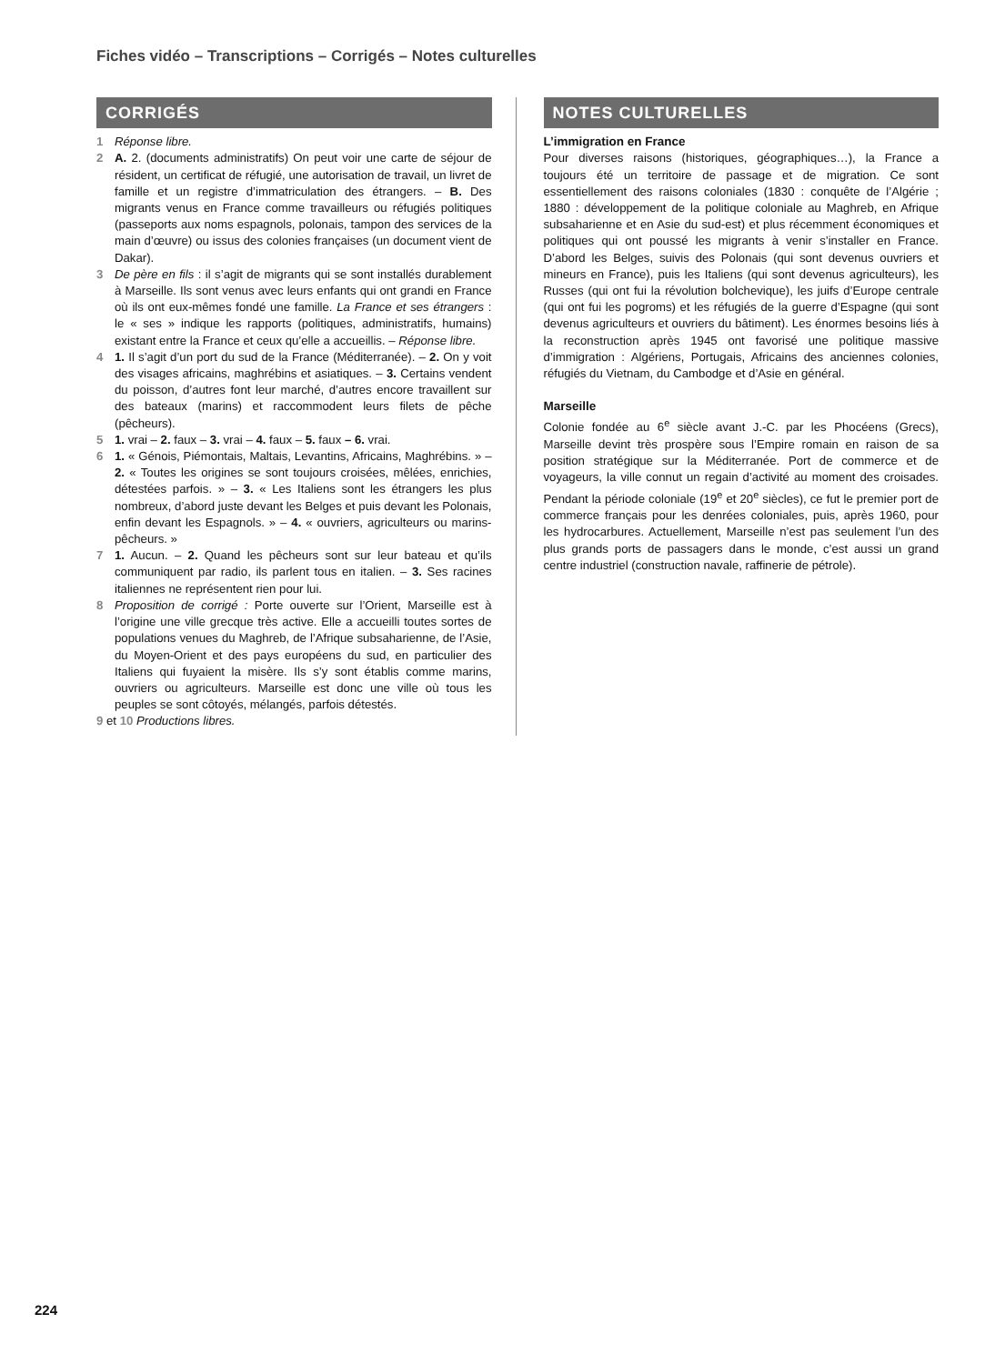Fiches vidéo – Transcriptions – Corrigés – Notes culturelles
CORRIGÉS
1 Réponse libre.
2 A. 2. (documents administratifs) On peut voir une carte de séjour de résident, un certificat de réfugié, une autorisation de travail, un livret de famille et un registre d’immatriculation des étrangers. – B. Des migrants venus en France comme travailleurs ou réfugiés politiques (passeports aux noms espagnols, polonais, tampon des services de la main d’œuvre) ou issus des colonies françaises (un document vient de Dakar).
3 De père en fils : il s’agit de migrants qui se sont installés durablement à Marseille. Ils sont venus avec leurs enfants qui ont grandi en France où ils ont eux-mêmes fondé une famille. La France et ses étrangers : le « ses » indique les rapports (politiques, administratifs, humains) existant entre la France et ceux qu’elle a accueillis. – Réponse libre.
4 1. Il s’agit d’un port du sud de la France (Méditerranée). – 2. On y voit des visages africains, maghrébins et asiatiques. – 3. Certains vendent du poisson, d’autres font leur marché, d’autres encore travaillent sur des bateaux (marins) et raccommodent leurs filets de pêche (pêcheurs).
5 1. vrai – 2. faux – 3. vrai – 4. faux – 5. faux – 6. vrai.
6 1. « Génois, Piémontais, Maltais, Levantins, Africains, Maghrébins. » – 2. « Toutes les origines se sont toujours croisées, mêlées, enrichies, détestées parfois. » – 3. « Les Italiens sont les étrangers les plus nombreux, d’abord juste devant les Belges et puis devant les Polonais, enfin devant les Espagnols. » – 4. « ouvriers, agriculteurs ou marins-pêcheurs. »
7 1. Aucun. – 2. Quand les pêcheurs sont sur leur bateau et qu’ils communiquent par radio, ils parlent tous en italien. – 3. Ses racines italiennes ne représentent rien pour lui.
8 Proposition de corrigé : Porte ouverte sur l’Orient, Marseille est à l’origine une ville grecque très active. Elle a accueilli toutes sortes de populations venues du Maghreb, de l’Afrique subsaharienne, de l’Asie, du Moyen-Orient et des pays européens du sud, en particulier des Italiens qui fuyaient la misère. Ils s’y sont établis comme marins, ouvriers ou agriculteurs. Marseille est donc une ville où tous les peuples se sont côtoyés, mélangés, parfois détestés.
9 et 10 Productions libres.
NOTES CULTURELLES
L’immigration en France
Pour diverses raisons (historiques, géographiques…), la France a toujours été un territoire de passage et de migration. Ce sont essentiellement des raisons coloniales (1830 : conquête de l’Algérie ; 1880 : développement de la politique coloniale au Maghreb, en Afrique subsaharienne et en Asie du sud-est) et plus récemment économiques et politiques qui ont poussé les migrants à venir s’installer en France. D’abord les Belges, suivis des Polonais (qui sont devenus ouvriers et mineurs en France), puis les Italiens (qui sont devenus agriculteurs), les Russes (qui ont fui la révolution bolchevique), les juifs d’Europe centrale (qui ont fui les pogroms) et les réfugiés de la guerre d’Espagne (qui sont devenus agriculteurs et ouvriers du bâtiment). Les énormes besoins liés à la reconstruction après 1945 ont favorisé une politique massive d’immigration : Algériens, Portugais, Africains des anciennes colonies, réfugiés du Vietnam, du Cambodge et d’Asie en général.
Marseille
Colonie fondée au 6<sup>e</sup> siècle avant J.-C. par les Phocéens (Grecs), Marseille devint très prospère sous l’Empire romain en raison de sa position stratégique sur la Méditerranée. Port de commerce et de voyageurs, la ville connut un regain d’activité au moment des croisades. Pendant la période coloniale (19<sup>e</sup> et 20<sup>e</sup> siècles), ce fut le premier port de commerce français pour les denrées coloniales, puis, après 1960, pour les hydrocarbures. Actuellement, Marseille n’est pas seulement l’un des plus grands ports de passagers dans le monde, c’est aussi un grand centre industriel (construction navale, raffinerie de pétrole).
224